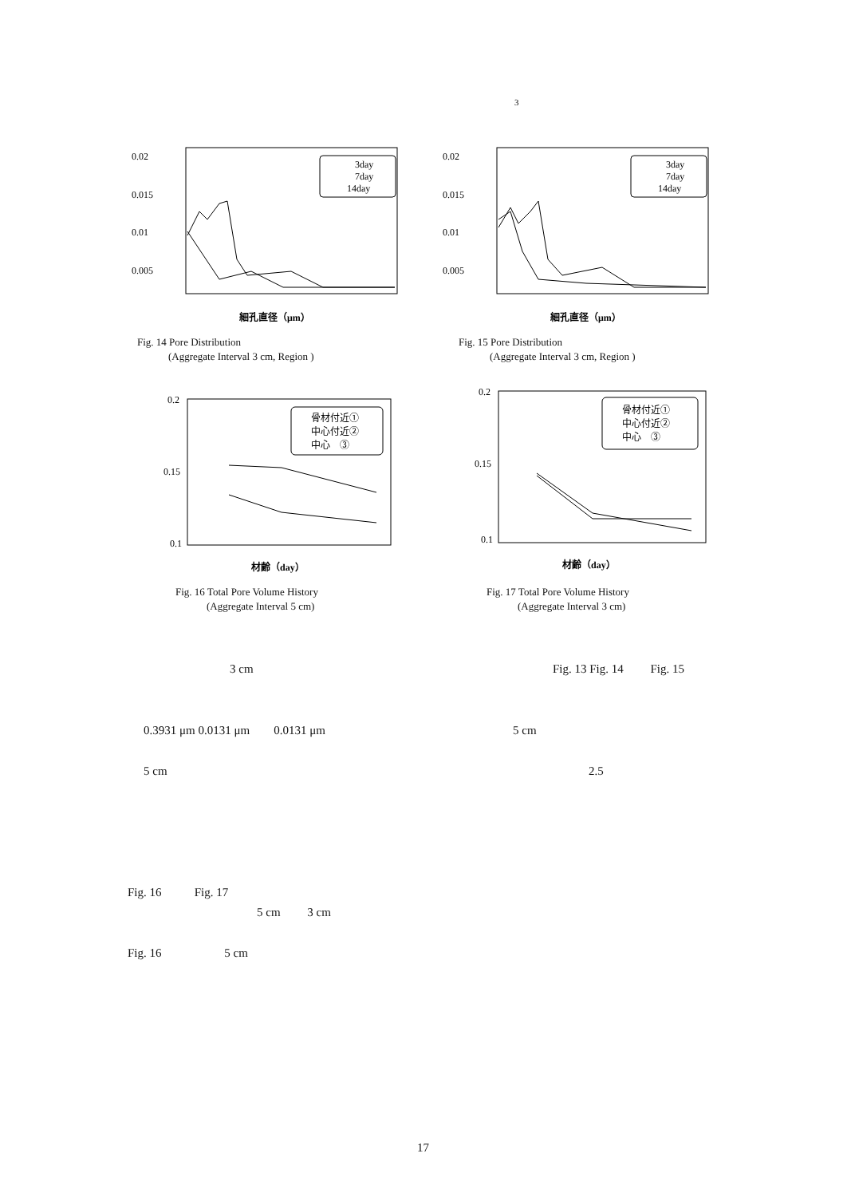3
0.02
0.015
0.01
0.005
3day
7day
14day
細孔直径（μm）
Fig. 14 Pore Distribution
(Aggregate Interval 3 cm, Region )
0.02
0.015
0.01
0.005
3day
7day
14day
細孔直径（μm）
Fig. 15 Pore Distribution
(Aggregate Interval 3 cm, Region )
0.2
0.15
0.1
骨材付近①
中心付近②
中心　③
材齢（day）
Fig. 16 Total Pore Volume History
(Aggregate Interval 5 cm)
0.2
0.15
0.1
骨材付近①
中心付近②
中心　③
材齢（day）
Fig. 17 Total Pore Volume History
(Aggregate Interval 3 cm)
3 cm
Fig. 13 Fig. 14 Fig. 15
0.3931 μm 0.0131 μm 0.0131 μm
5 cm
5 cm 2.5
Fig. 16 Fig. 17
5 cm 3 cm
Fig. 16 5 cm
17